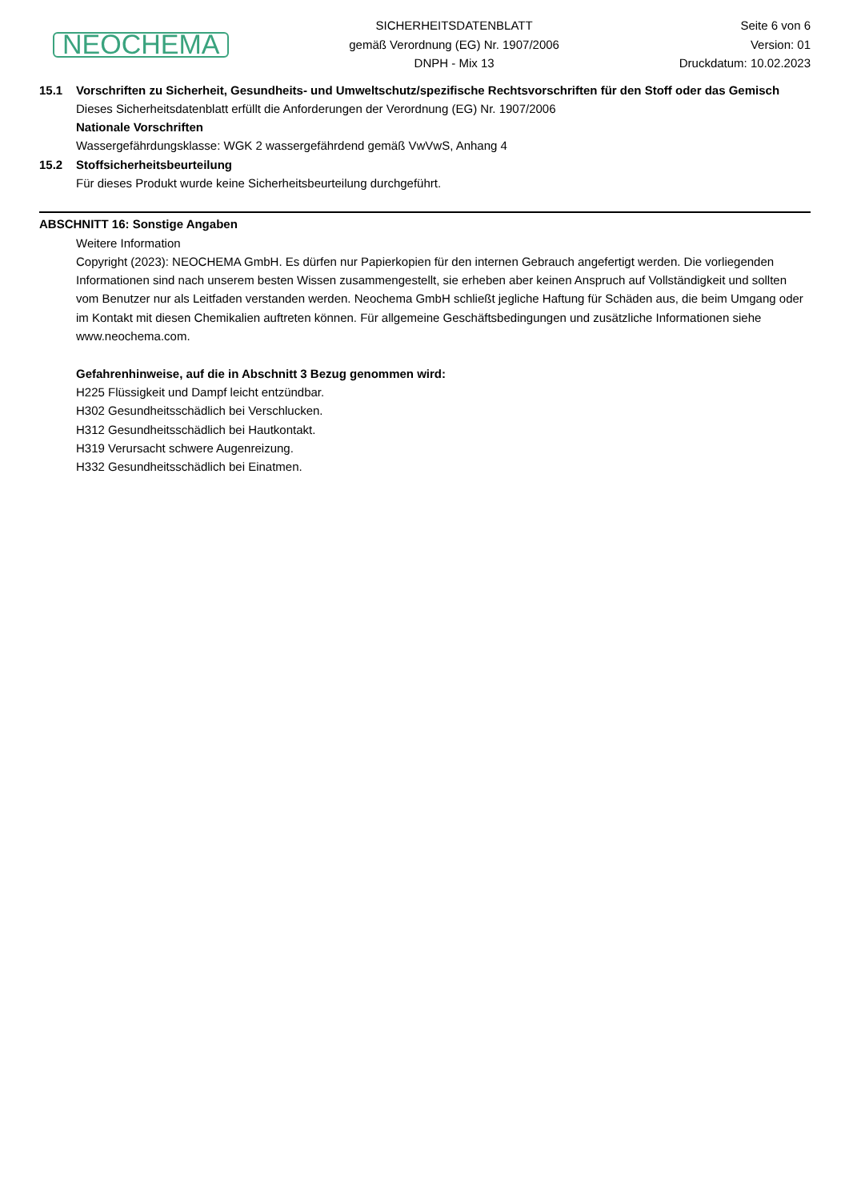NEOCHEMA
SICHERHEITSDATENBLATT
gemäß Verordnung (EG) Nr. 1907/2006
DNPH - Mix 13
Seite 6 von 6
Version: 01
Druckdatum: 10.02.2023
15.1 Vorschriften zu Sicherheit, Gesundheits- und Umweltschutz/spezifische Rechtsvorschriften für den Stoff oder das Gemisch
Dieses Sicherheitsdatenblatt erfüllt die Anforderungen der Verordnung (EG) Nr. 1907/2006
Nationale Vorschriften
Wassergefährdungsklasse: WGK 2 wassergefährdend gemäß VwVwS, Anhang 4
15.2 Stoffsicherheitsbeurteilung
Für dieses Produkt wurde keine Sicherheitsbeurteilung durchgeführt.
ABSCHNITT 16: Sonstige Angaben
Weitere Information
Copyright (2023): NEOCHEMA GmbH. Es dürfen nur Papierkopien für den internen Gebrauch angefertigt werden. Die vorliegenden Informationen sind nach unserem besten Wissen zusammengestellt, sie erheben aber keinen Anspruch auf Vollständigkeit und sollten vom Benutzer nur als Leitfaden verstanden werden. Neochema GmbH schließt jegliche Haftung für Schäden aus, die beim Umgang oder im Kontakt mit diesen Chemikalien auftreten können. Für allgemeine Geschäftsbedingungen und zusätzliche Informationen siehe www.neochema.com.
Gefahrenhinweise, auf die in Abschnitt 3 Bezug genommen wird:
H225 Flüssigkeit und Dampf leicht entzündbar.
H302 Gesundheitsschädlich bei Verschlucken.
H312 Gesundheitsschädlich bei Hautkontakt.
H319 Verursacht schwere Augenreizung.
H332 Gesundheitsschädlich bei Einatmen.